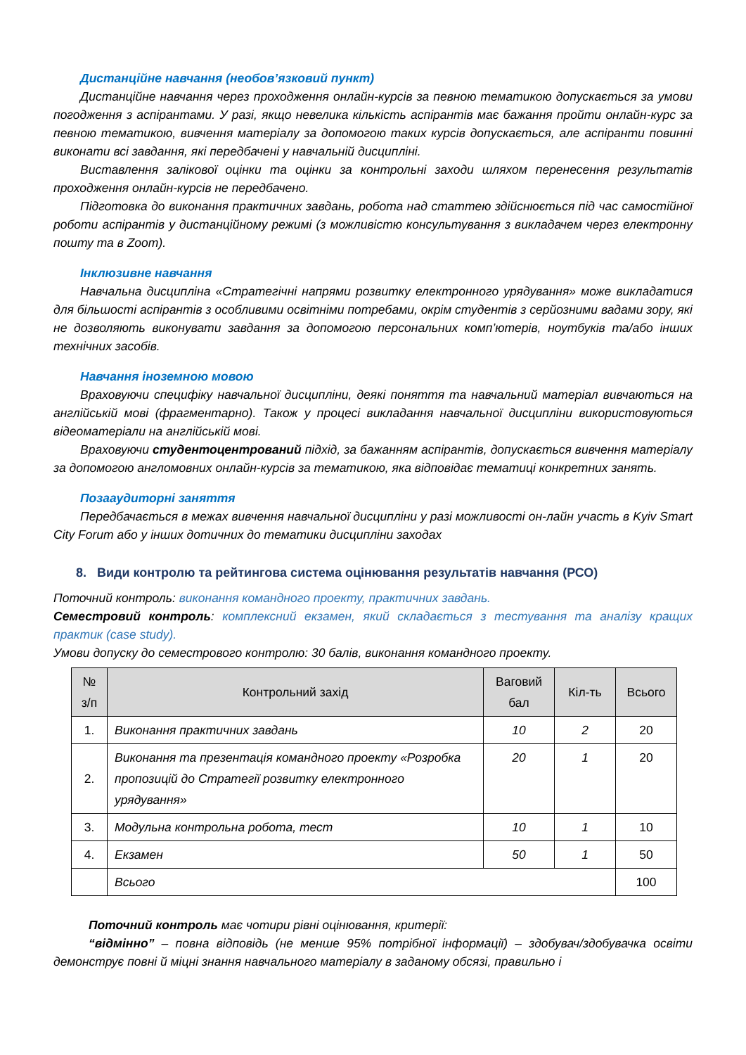Дистанційне навчання (необов’язковий пункт)
Дистанційне навчання через проходження онлайн-курсів за певною тематикою допускається за умови погодження з аспірантами. У разі, якщо невелика кількість аспірантів має бажання пройти онлайн-курс за певною тематикою, вивчення матеріалу за допомогою таких курсів допускається, але аспіранти повинні виконати всі завдання, які передбачені у навчальній дисципліні.
Виставлення залікової оцінки та оцінки за контрольні заходи шляхом перенесення результатів проходження онлайн-курсів не передбачено.
Підготовка до виконання практичних завдань, робота над статтею здійснюється під час самостійної роботи аспірантів у дистанційному режимі (з можливістю консультування з викладачем через електронну пошту та в Zoom).
Інклюзивне навчання
Навчальна дисципліна «Стратегічні напрями розвитку електронного урядування» може викладатися для більшості аспірантів з особливими освітніми потребами, окрім студентів з серйозними вадами зору, які не дозволяють виконувати завдання за допомогою персональних комп’ютерів, ноутбуків та/або інших технічних засобів.
Навчання іноземною мовою
Враховуючи специфіку навчальної дисципліни, деякі поняття та навчальний матеріал вивчаються на англійській мові (фрагментарно). Також у процесі викладання навчальної дисципліни використовуються відеоматеріали на англійській мові.
Враховуючи студентоцентрований підхід, за бажанням аспірантів, допускається вивчення матеріалу за допомогою англомовних онлайн-курсів за тематикою, яка відповідає тематиці конкретних занять.
Позааудиторні заняття
Передбачається в межах вивчення навчальної дисципліни у разі можливості он-лайн участь в Kyiv Smart City Forum або у інших дотичних до тематики дисципліни заходах
8. Види контролю та рейтингова система оцінювання результатів навчання (РСО)
Поточний контроль: виконання командного проекту, практичних завдань.
Семестровий контроль: комплексний екзамен, який складається з тестування та аналізу кращих практик (case study).
Умови допуску до семестрового контролю: 30 балів, виконання командного проекту.
| № з/п | Контрольний захід | Ваговий бал | Кіл-ть | Всього |
| --- | --- | --- | --- | --- |
| 1. | Виконання практичних завдань | 10 | 2 | 20 |
| 2. | Виконання та презентація командного проекту «Розробка пропозицій до Стратегії розвитку електронного урядування» | 20 | 1 | 20 |
| 3. | Модульна контрольна робота, тест | 10 | 1 | 10 |
| 4. | Екзамен | 50 | 1 | 50 |
| | Всього | | | 100 |
Поточний контроль має чотири рівні оцінювання, критерії:
“відмінно” – повна відповідь (не менше 95% потрібної інформації) – здобувач/здобувачка освіти демонструє повні й міцні знання навчального матеріалу в заданому обсязі, правильно і